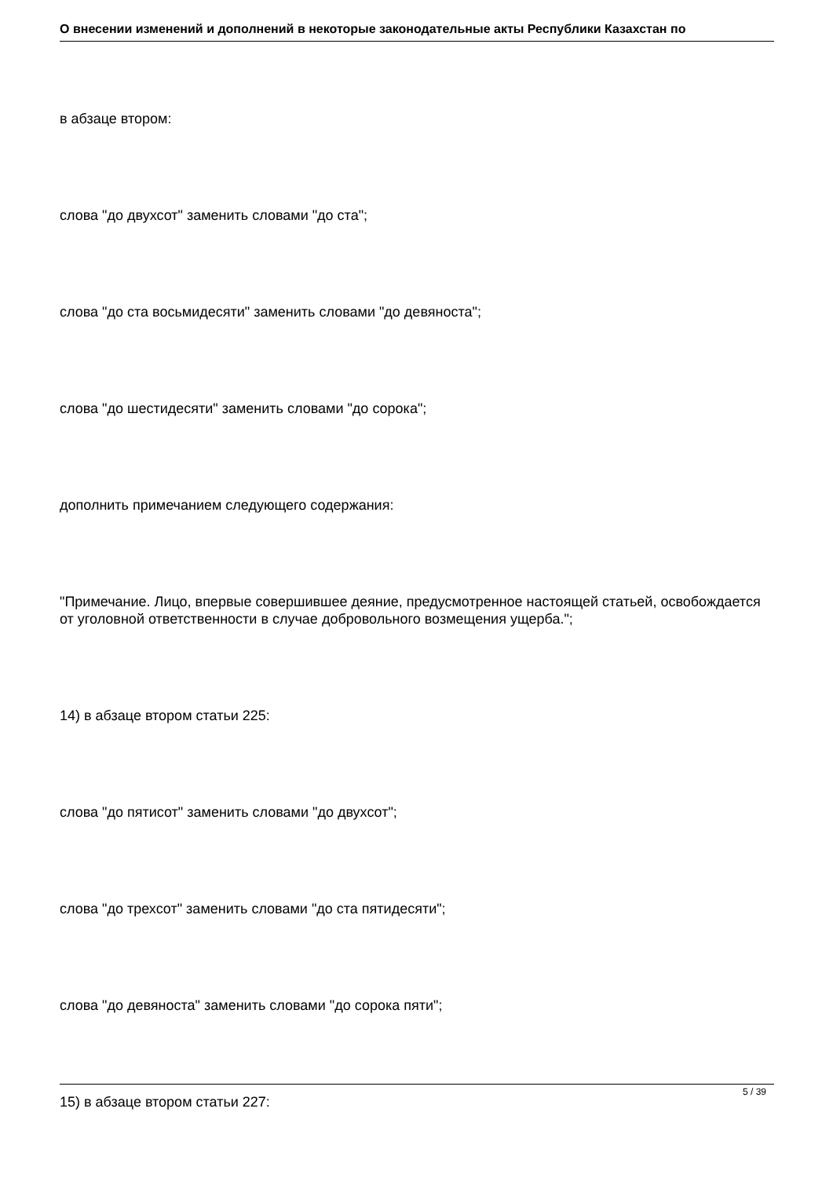О внесении изменений и дополнений в некоторые законодательные акты Республики Казахстан по
в абзаце втором:
слова "до двухсот" заменить словами "до ста";
слова "до ста восьмидесяти" заменить словами "до девяноста";
слова "до шестидесяти" заменить словами "до сорока";
дополнить примечанием следующего содержания:
"Примечание. Лицо, впервые совершившее деяние, предусмотренное настоящей статьей, освобождается от уголовной ответственности в случае добровольного возмещения ущерба.";
14) в абзаце втором статьи 225:
слова "до пятисот" заменить словами "до двухсот";
слова "до трехсот" заменить словами "до ста пятидесяти";
слова "до девяноста" заменить словами "до сорока пяти";
15) в абзаце втором статьи 227:
5 / 39